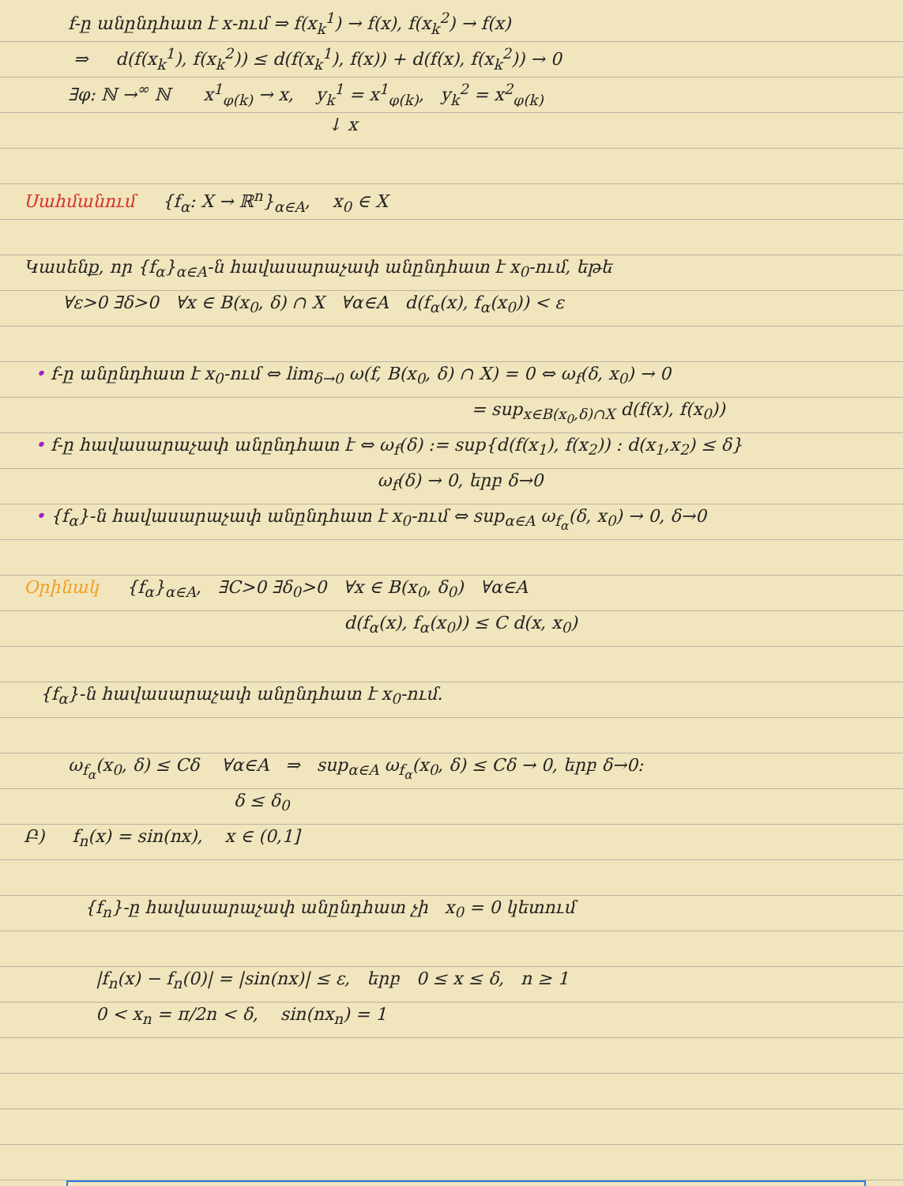f-ը անընդհատ է x-ում ⇒ f(x<sub>k</sub><sup>1</sup>) → f(x), f(x<sub>k</sub><sup>2</sup>) → f(x)
⇒ d(f(x<sub>k</sub><sup>1</sup>), f(x<sub>k</sub><sup>2</sup>)) ≤ d(f(x<sub>k</sub><sup>1</sup>), f(x)) + d(f(x), f(x<sub>k</sub><sup>2</sup>)) → 0
∃φ: ℕ →<sup>∞</sup> ℕ x<sup>1</sup><sub>φ(k)</sub> → x, y<sub>k</sub><sup>1</sup> = x<sup>1</sup><sub>φ(k)</sub>, y<sub>k</sub><sup>2</sup> = x<sup>2</sup><sub>φ(k)</sub>
↓ x
Սահմանում {f<sub>α</sub>: X → ℝ<sup>n</sup>}<sub>α∈A</sub>, x<sub>0</sub> ∈ X
Կասենք, որ {f<sub>α</sub>}<sub>α∈A</sub>-ն հավասարաչափ անընդհատ է x<sub>0</sub>-ում, եթե
∀ε>0 ∃δ>0 ∀x ∈ B(x<sub>0</sub>, δ) ∩ X ∀α∈A d(f<sub>α</sub>(x), f<sub>α</sub>(x<sub>0</sub>)) < ε
• f-ը անընդհատ է x<sub>0</sub>-ում ⇔ lim<sub>δ→0</sub> ω(f, B(x<sub>0</sub>, δ) ∩ X) = 0 ⇔ ω<sub>f</sub>(δ, x<sub>0</sub>) → 0
= sup<sub>x∈B(x<sub>0</sub>,δ)∩X</sub> d(f(x), f(x<sub>0</sub>))
• f-ը հավասարաչափ անընդհատ է ⇔ ω<sub>f</sub>(δ) := sup{d(f(x<sub>1</sub>), f(x<sub>2</sub>)) : d(x<sub>1</sub>,x<sub>2</sub>) ≤ δ}
ω<sub>f</sub>(δ) → 0, երբ δ→0
• {f<sub>α</sub>}-ն հավասարաչափ անընդհատ է x<sub>0</sub>-ում ⇔ sup<sub>α∈A</sub> ω<sub>f<sub>α</sub></sub>(δ, x<sub>0</sub>) → 0, δ→0
Օրինակ {f<sub>α</sub>}<sub>α∈A</sub>, ∃C>0 ∃δ<sub>0</sub>>0 ∀x ∈ B(x<sub>0</sub>, δ<sub>0</sub>) ∀α∈A
d(f<sub>α</sub>(x), f<sub>α</sub>(x<sub>0</sub>)) ≤ C d(x, x<sub>0</sub>)
{f<sub>α</sub>}-ն հավասարաչափ անընդհատ է x<sub>0</sub>-ում.
ω<sub>f<sub>α</sub></sub>(x<sub>0</sub>, δ) ≤ Cδ ∀α∈A ⇒ sup<sub>α∈A</sub> ω<sub>f<sub>α</sub></sub>(x<sub>0</sub>, δ) ≤ Cδ → 0, երբ δ→0:
δ ≤ δ<sub>0</sub>
Բ) f<sub>n</sub>(x) = sin(nx), x ∈ (0,1]
{f<sub>n</sub>}-ը հավասարաչափ անընդհատ չի x<sub>0</sub> = 0 կետում
|f<sub>n</sub>(x) − f<sub>n</sub>(0)| = |sin(nx)| ≤ ε, երբ 0 ≤ x ≤ δ, n ≥ 1
0 < x<sub>n</sub> = π/2n < δ, sin(nx<sub>n</sub>) = 1